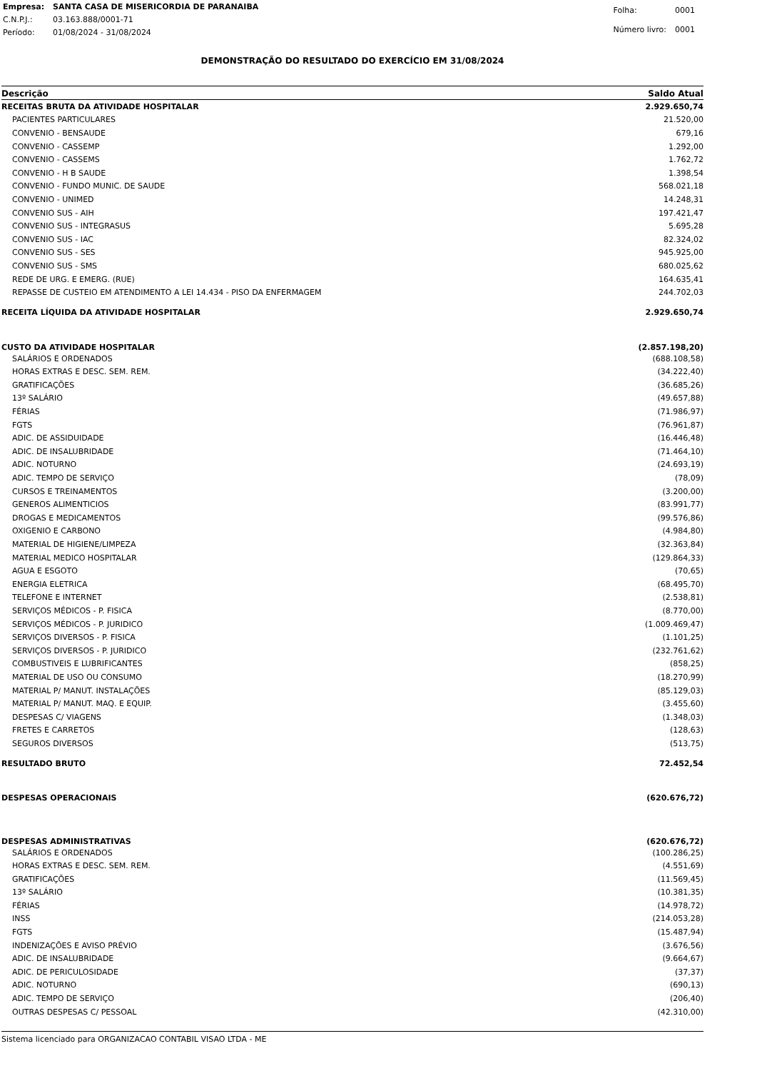| Empresa: | SANTA CASA DE MISERICORDIA DE PARANAIBA |
| C.N.P.J.: | 03.163.888/0001-71 |
| Período: | 01/08/2024 - 31/08/2024 |
| Folha: | 0001 |
| Número livro: | 0001 |
DEMONSTRAÇÃO DO RESULTADO DO EXERCÍCIO EM 31/08/2024
| Descrição | Saldo Atual |
| --- | --- |
| RECEITAS BRUTA DA ATIVIDADE HOSPITALAR | 2.929.650,74 |
| PACIENTES PARTICULARES | 21.520,00 |
| CONVENIO - BENSAUDE | 679,16 |
| CONVENIO - CASSEMP | 1.292,00 |
| CONVENIO - CASSEMS | 1.762,72 |
| CONVENIO - H B SAUDE | 1.398,54 |
| CONVENIO - FUNDO MUNIC. DE SAUDE | 568.021,18 |
| CONVENIO - UNIMED | 14.248,31 |
| CONVENIO SUS - AIH | 197.421,47 |
| CONVENIO SUS - INTEGRASUS | 5.695,28 |
| CONVENIO SUS - IAC | 82.324,02 |
| CONVENIO SUS - SES | 945.925,00 |
| CONVENIO SUS - SMS | 680.025,62 |
| REDE DE URG. E EMERG. (RUE) | 164.635,41 |
| REPASSE DE CUSTEIO EM ATENDIMENTO A LEI 14.434 - PISO DA ENFERMAGEM | 244.702,03 |
| RECEITA LÍQUIDA DA ATIVIDADE HOSPITALAR | 2.929.650,74 |
| CUSTO DA ATIVIDADE HOSPITALAR | (2.857.198,20) |
| SALÁRIOS E ORDENADOS | (688.108,58) |
| HORAS EXTRAS E DESC. SEM. REM. | (34.222,40) |
| GRATIFICAÇÕES | (36.685,26) |
| 13º SALÁRIO | (49.657,88) |
| FÉRIAS | (71.986,97) |
| FGTS | (76.961,87) |
| ADIC. DE ASSIDUIDADE | (16.446,48) |
| ADIC. DE INSALUBRIDADE | (71.464,10) |
| ADIC. NOTURNO | (24.693,19) |
| ADIC. TEMPO DE SERVIÇO | (78,09) |
| CURSOS E TREINAMENTOS | (3.200,00) |
| GENEROS ALIMENTICIOS | (83.991,77) |
| DROGAS E MEDICAMENTOS | (99.576,86) |
| OXIGENIO E CARBONO | (4.984,80) |
| MATERIAL DE HIGIENE/LIMPEZA | (32.363,84) |
| MATERIAL MEDICO HOSPITALAR | (129.864,33) |
| AGUA E ESGOTO | (70,65) |
| ENERGIA ELETRICA | (68.495,70) |
| TELEFONE E INTERNET | (2.538,81) |
| SERVIÇOS MÉDICOS - P. FISICA | (8.770,00) |
| SERVIÇOS MÉDICOS - P. JURIDICO | (1.009.469,47) |
| SERVIÇOS DIVERSOS - P. FISICA | (1.101,25) |
| SERVIÇOS DIVERSOS - P. JURIDICO | (232.761,62) |
| COMBUSTIVEIS E LUBRIFICANTES | (858,25) |
| MATERIAL DE USO OU CONSUMO | (18.270,99) |
| MATERIAL P/ MANUT. INSTALAÇÕES | (85.129,03) |
| MATERIAL P/ MANUT. MAQ. E EQUIP. | (3.455,60) |
| DESPESAS C/ VIAGENS | (1.348,03) |
| FRETES E CARRETOS | (128,63) |
| SEGUROS DIVERSOS | (513,75) |
| RESULTADO BRUTO | 72.452,54 |
| DESPESAS OPERACIONAIS | (620.676,72) |
| DESPESAS ADMINISTRATIVAS | (620.676,72) |
| SALÁRIOS E ORDENADOS | (100.286,25) |
| HORAS EXTRAS E DESC. SEM. REM. | (4.551,69) |
| GRATIFICAÇÕES | (11.569,45) |
| 13º SALÁRIO | (10.381,35) |
| FÉRIAS | (14.978,72) |
| INSS | (214.053,28) |
| FGTS | (15.487,94) |
| INDENIZAÇÕES E AVISO PRÉVIO | (3.676,56) |
| ADIC. DE INSALUBRIDADE | (9.664,67) |
| ADIC. DE PERICULOSIDADE | (37,37) |
| ADIC. NOTURNO | (690,13) |
| ADIC. TEMPO DE SERVIÇO | (206,40) |
| OUTRAS DESPESAS C/ PESSOAL | (42.310,00) |
Sistema licenciado para ORGANIZACAO CONTABIL VISAO LTDA - ME